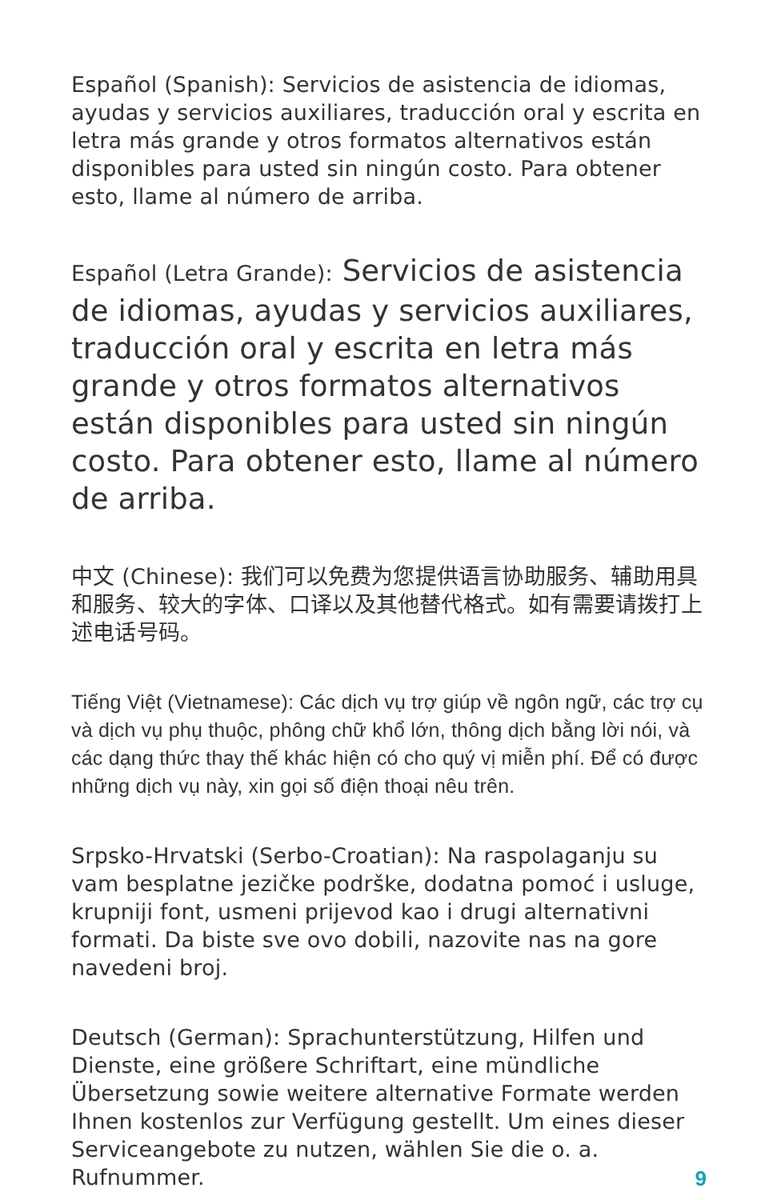Español (Spanish): Servicios de asistencia de idiomas, ayudas y servicios auxiliares, traducción oral y escrita en letra más grande y otros formatos alternativos están disponibles para usted sin ningún costo. Para obtener esto, llame al número de arriba.
Español (Letra Grande): Servicios de asistencia de idiomas, ayudas y servicios auxiliares, traducción oral y escrita en letra más grande y otros formatos alternativos están disponibles para usted sin ningún costo. Para obtener esto, llame al número de arriba.
中文 (Chinese): 我们可以免费为您提供语言协助服务、辅助用具和服务、较大的字体、口译以及其他替代格式。如有需要请拨打上述电话号码。
Tiếng Việt (Vietnamese): Các dịch vụ trợ giúp về ngôn ngữ, các trợ cụ và dịch vụ phụ thuộc, phông chữ khổ lớn, thông dịch bằng lời nói, và các dạng thức thay thế khác hiện có cho quý vị miễn phí. Để có được những dịch vụ này, xin gọi số điện thoại nêu trên.
Srpsko-Hrvatski (Serbo-Croatian): Na raspolaganju su vam besplatne jezičke podrške, dodatna pomoć i usluge, krupniji font, usmeni prijevod kao i drugi alternativni formati. Da biste sve ovo dobili, nazovite nas na gore navedeni broj.
Deutsch (German): Sprachunterstützung, Hilfen und Dienste, eine größere Schriftart, eine mündliche Übersetzung sowie weitere alternative Formate werden Ihnen kostenlos zur Verfügung gestellt. Um eines dieser Serviceangebote zu nutzen, wählen Sie die o. a. Rufnummer.
9